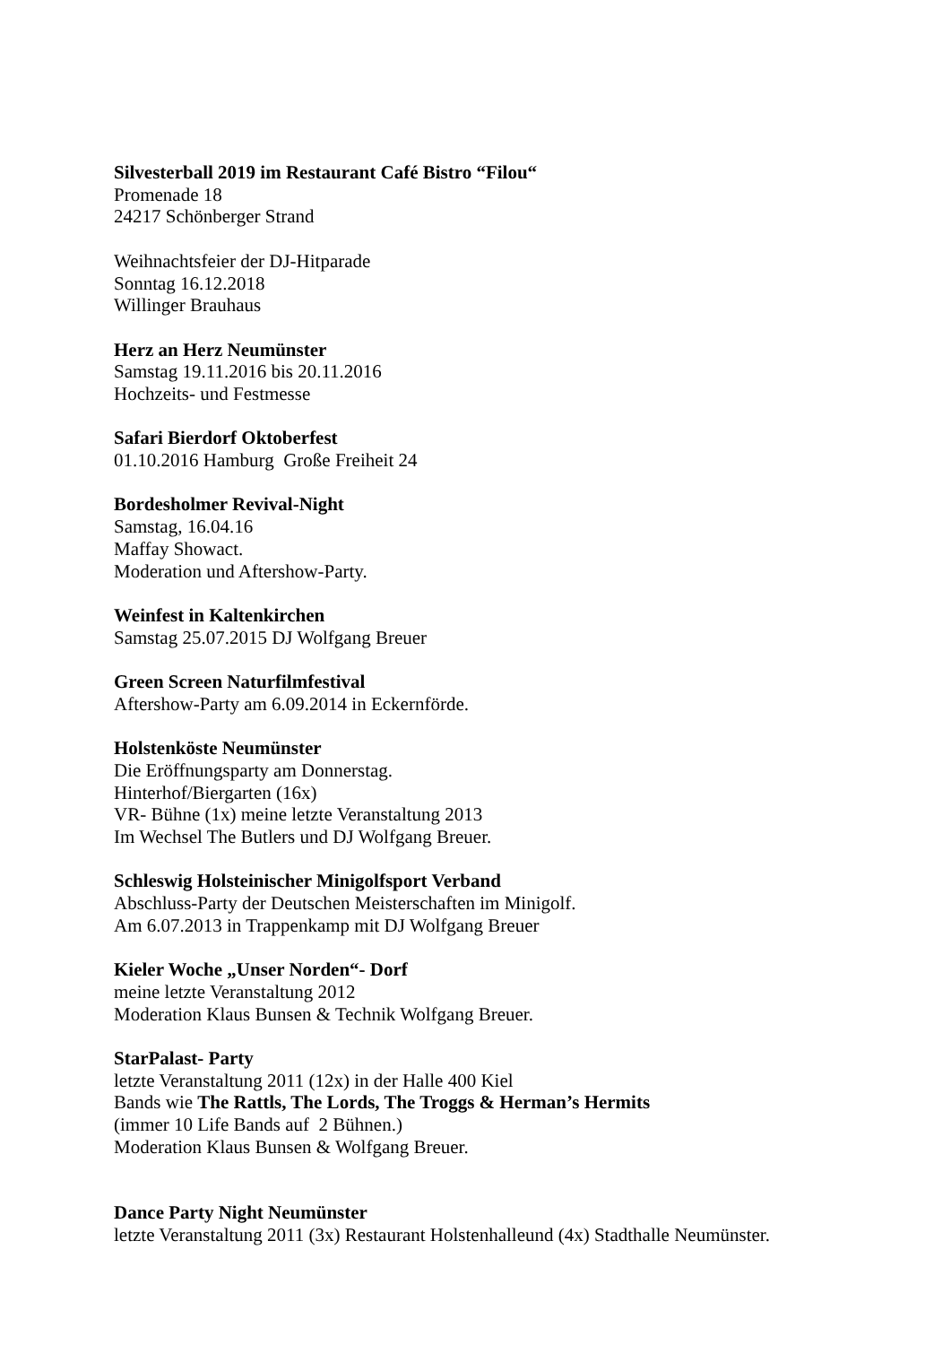Silvesterball 2019 im Restaurant Café Bistro “Filou“
Promenade 18
24217 Schönberger Strand
Weihnachtsfeier der DJ-Hitparade
Sonntag 16.12.2018
Willinger Brauhaus
Herz an Herz Neumünster
Samstag 19.11.2016 bis 20.11.2016
Hochzeits- und Festmesse
Safari Bierdorf Oktoberfest
01.10.2016 Hamburg Große Freiheit 24
Bordesholmer Revival-Night
Samstag, 16.04.16
Maffay Showact.
Moderation und Aftershow-Party.
Weinfest in Kaltenkirchen
Samstag 25.07.2015 DJ Wolfgang Breuer
Green Screen Naturfilmfestival
Aftershow-Party am 6.09.2014 in Eckernförde.
Holstenköste Neumünster
Die Eröffnungsparty am Donnerstag.
Hinterhof/Biergarten (16x)
VR- Bühne (1x) meine letzte Veranstaltung 2013
Im Wechsel The Butlers und DJ Wolfgang Breuer.
Schleswig Holsteinischer Minigolfsport Verband
Abschluss-Party der Deutschen Meisterschaften im Minigolf.
Am 6.07.2013 in Trappenkamp mit DJ Wolfgang Breuer
Kieler Woche „Unser Norden“- Dorf
meine letzte Veranstaltung 2012
Moderation Klaus Bunsen & Technik Wolfgang Breuer.
StarPalast- Party
letzte Veranstaltung 2011 (12x) in der Halle 400 Kiel
Bands wie The Rattls, The Lords, The Troggs & Herman’s Hermits
(immer 10 Life Bands auf 2 Bühnen.)
Moderation Klaus Bunsen & Wolfgang Breuer.
Dance Party Night Neumünster
letzte Veranstaltung 2011 (3x) Restaurant Holstenhalleund (4x) Stadthalle Neumünster.